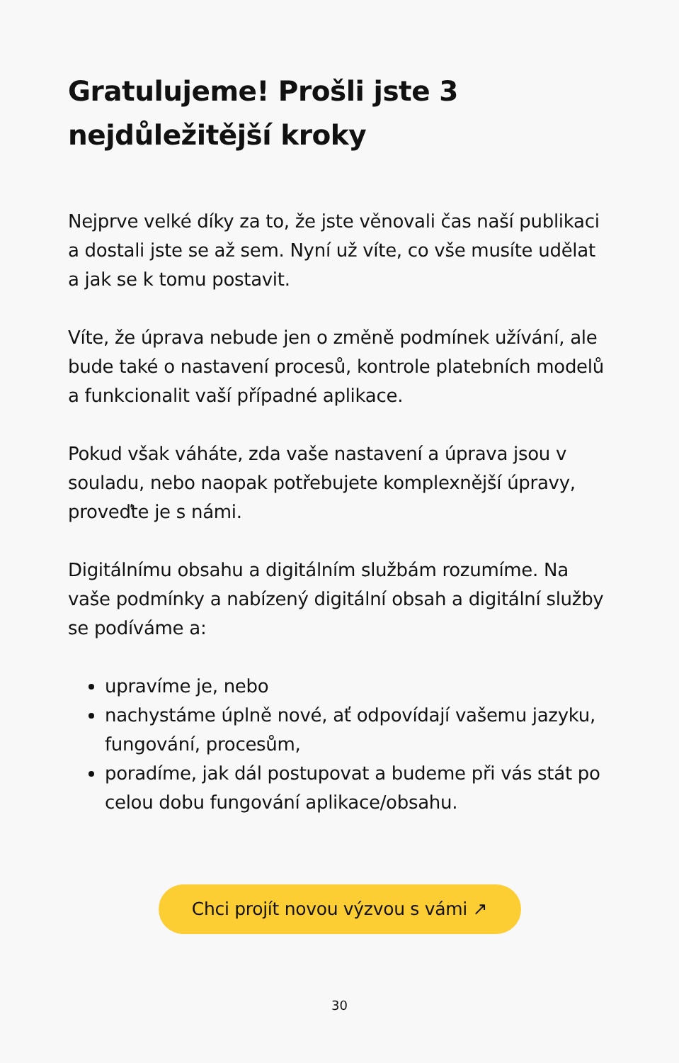Gratulujeme! Prošli jste 3
nejdůležitější kroky
Nejprve velké díky za to, že jste věnovali čas naší publikaci a dostali jste se až sem. Nyní už víte, co vše musíte udělat a jak se k tomu postavit.
Víte, že úprava nebude jen o změně podmínek užívání, ale bude také o nastavení procesů, kontrole platebních modelů a funkcionalit vaší případné aplikace.
Pokud však váháte, zda vaše nastavení a úprava jsou v souladu, nebo naopak potřebujete komplexnější úpravy, proveďte je s námi.
Digitálnímu obsahu a digitálním službám rozumíme. Na vaše podmínky a nabízený digitální obsah a digitální služby se podíváme a:
upravíme je, nebo
nachystáme úplně nové, ať odpovídají vašemu jazyku, fungování, procesům,
poradíme, jak dál postupovat a budeme při vás stát po celou dobu fungování aplikace/obsahu.
Chci projít novou výzvou s vámi ↗
30